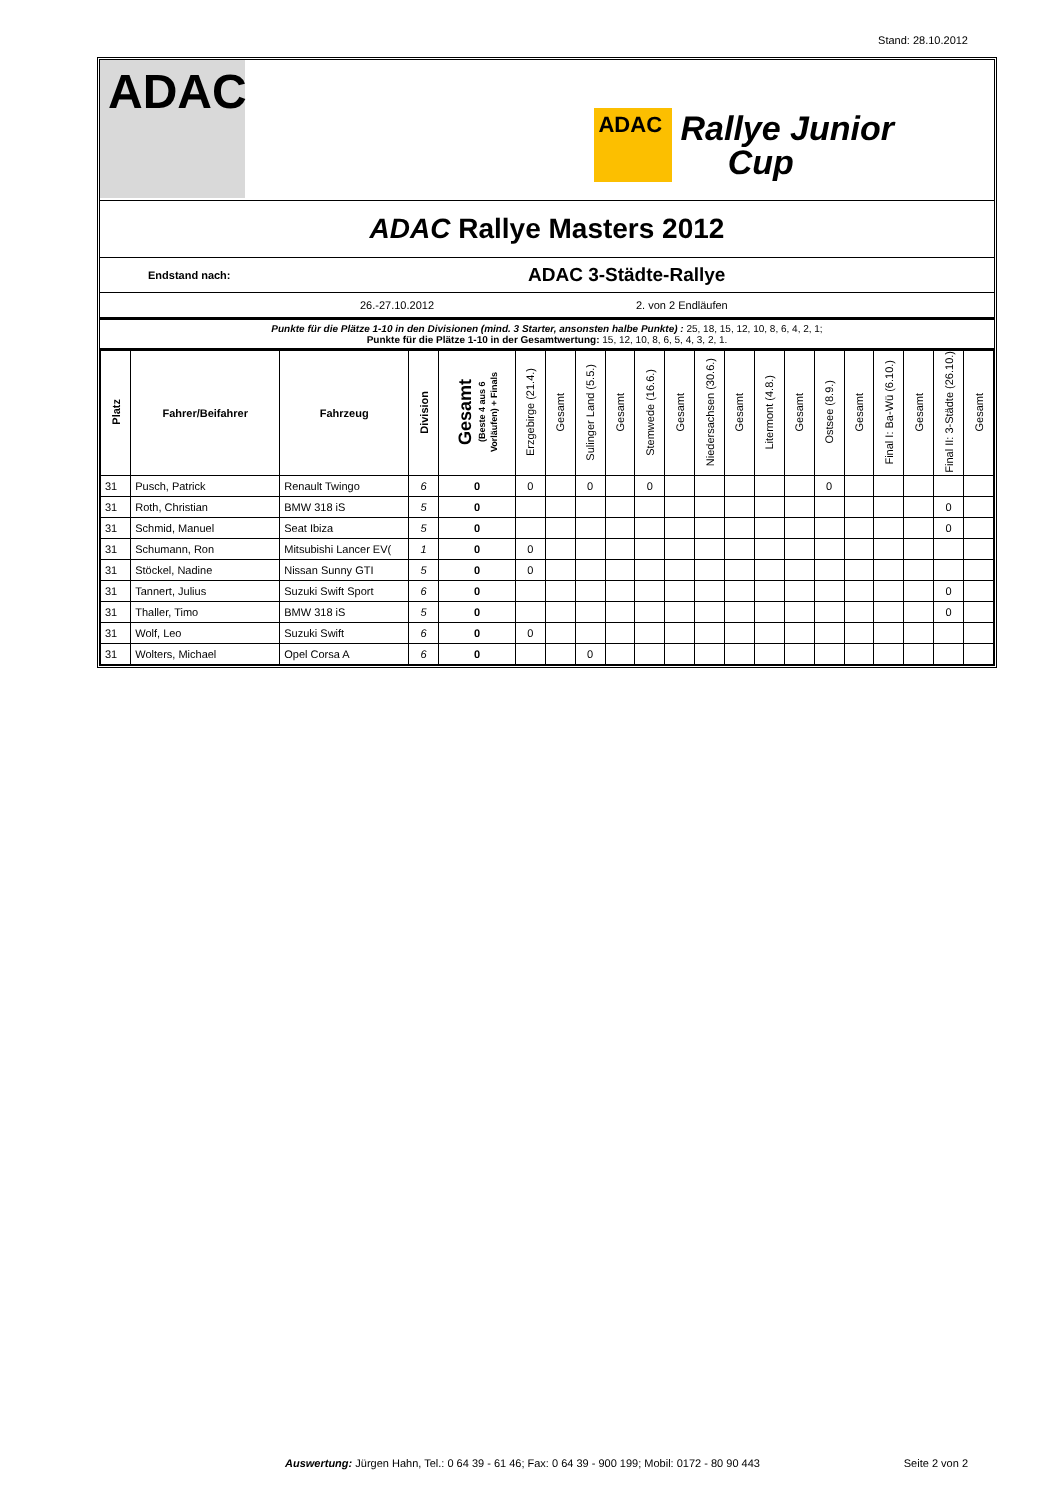Stand: 28.10.2012
ADAC
ADAC
Rallye Junior
Cup
ADAC Rallye Masters 2012
Endstand nach: ADAC 3-Städte-Rallye
26.-27.10.2012 2. von 2 Endläufen
Punkte für die Plätze 1-10 in den Divisionen (mind. 3 Starter, ansonsten halbe Punkte) : 25, 18, 15, 12, 10, 8, 6, 4, 2, 1;
Punkte für die Plätze 1-10 in der Gesamtwertung: 15, 12, 10, 8, 6, 5, 4, 3, 2, 1.
| Platz | Fahrer/Beifahrer | Fahrzeug | Division | Gesamt (Beste 4 aus 6 Vorläufen) + Finals | Erzgebirge (21.4.) | Gesamt | Sulinger Land (5.5.) | Gesamt | Stemwede (16.6.) | Gesamt | Niedersachsen (30.6.) | Gesamt | Litermont (4.8.) | Gesamt | Ostsee (8.9.) | Gesamt | Final I: Ba-Wü (6.10.) | Gesamt | Final II: 3-Städte (26.10.) | Gesamt |
| --- | --- | --- | --- | --- | --- | --- | --- | --- | --- | --- | --- | --- | --- | --- | --- | --- | --- | --- | --- | --- |
| 31 | Pusch, Patrick | Renault Twingo | 6 | 0 | 0 | | 0 | | 0 | | | | | | 0 | | | | | |
| 31 | Roth, Christian | BMW 318 iS | 5 | 0 | | | | | | | | | | | | | | | 0 | |
| 31 | Schmid, Manuel | Seat Ibiza | 5 | 0 | | | | | | | | | | | | | | | 0 | |
| 31 | Schumann, Ron | Mitsubishi Lancer EV( | 1 | 0 | 0 | | | | | | | | | | | | | | | |
| 31 | Stöckel, Nadine | Nissan Sunny GTI | 5 | 0 | 0 | | | | | | | | | | | | | | | |
| 31 | Tannert, Julius | Suzuki Swift Sport | 6 | 0 | | | | | | | | | | | | | | | 0 | |
| 31 | Thaller, Timo | BMW 318 iS | 5 | 0 | | | | | | | | | | | | | | | 0 | |
| 31 | Wolf, Leo | Suzuki Swift | 6 | 0 | 0 | | | | | | | | | | | | | | | |
| 31 | Wolters, Michael | Opel Corsa A | 6 | 0 | | | 0 | | | | | | | | | | | | | |
Auswertung: Jürgen Hahn, Tel.: 0 64 39 - 61 46; Fax: 0 64 39 - 900 199; Mobil: 0172 - 80 90 443
Seite 2 von 2